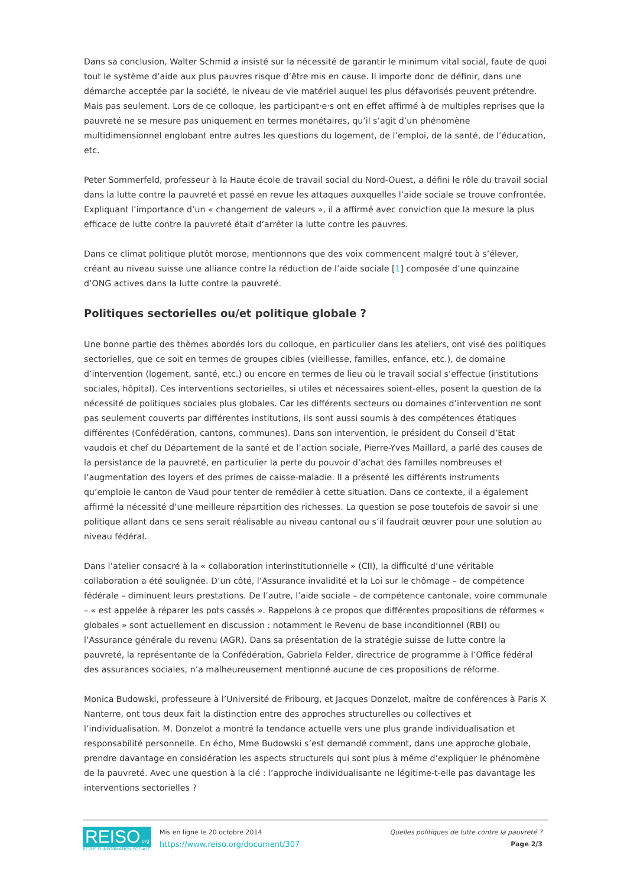Dans sa conclusion, Walter Schmid a insisté sur la nécessité de garantir le minimum vital social, faute de quoi tout le système d’aide aux plus pauvres risque d’être mis en cause. Il importe donc de définir, dans une démarche acceptée par la société, le niveau de vie matériel auquel les plus défavorisés peuvent prétendre. Mais pas seulement. Lors de ce colloque, les participant·e·s ont en effet affirmé à de multiples reprises que la pauvreté ne se mesure pas uniquement en termes monétaires, qu’il s’agit d’un phénomène multidimensionnel englobant entre autres les questions du logement, de l’emploi, de la santé, de l’éducation, etc.
Peter Sommerfeld, professeur à la Haute école de travail social du Nord-Ouest, a défini le rôle du travail social dans la lutte contre la pauvreté et passé en revue les attaques auxquelles l’aide sociale se trouve confrontée. Expliquant l’importance d’un « changement de valeurs », il a affirmé avec conviction que la mesure la plus efficace de lutte contre la pauvreté était d’arrêter la lutte contre les pauvres.
Dans ce climat politique plutôt morose, mentionnons que des voix commencent malgré tout à s’élever, créant au niveau suisse une alliance contre la réduction de l’aide sociale [1] composée d’une quinzaine d’ONG actives dans la lutte contre la pauvreté.
Politiques sectorielles ou/et politique globale ?
Une bonne partie des thèmes abordés lors du colloque, en particulier dans les ateliers, ont visé des politiques sectorielles, que ce soit en termes de groupes cibles (vieillesse, familles, enfance, etc.), de domaine d’intervention (logement, santé, etc.) ou encore en termes de lieu où le travail social s’effectue (institutions sociales, hôpital). Ces interventions sectorielles, si utiles et nécessaires soient-elles, posent la question de la nécessité de politiques sociales plus globales. Car les différents secteurs ou domaines d’intervention ne sont pas seulement couverts par différentes institutions, ils sont aussi soumis à des compétences étatiques différentes (Confédération, cantons, communes). Dans son intervention, le président du Conseil d’Etat vaudois et chef du Département de la santé et de l’action sociale, Pierre-Yves Maillard, a parlé des causes de la persistance de la pauvreté, en particulier la perte du pouvoir d’achat des familles nombreuses et l’augmentation des loyers et des primes de caisse-maladie. Il a présenté les différents instruments qu’emploie le canton de Vaud pour tenter de remédier à cette situation. Dans ce contexte, il a également affirmé la nécessité d’une meilleure répartition des richesses. La question se pose toutefois de savoir si une politique allant dans ce sens serait réalisable au niveau cantonal ou s’il faudrait œuvrer pour une solution au niveau fédéral.
Dans l’atelier consacré à la « collaboration interinstitutionnelle » (CII), la difficulté d’une véritable collaboration a été soulignée. D’un côté, l’Assurance invalidité et la Loi sur le chômage – de compétence fédérale – diminuent leurs prestations. De l’autre, l’aide sociale – de compétence cantonale, voire communale – « est appelée à réparer les pots cassés ». Rappelons à ce propos que différentes propositions de réformes « globales » sont actuellement en discussion : notamment le Revenu de base inconditionnel (RBI) ou l’Assurance générale du revenu (AGR). Dans sa présentation de la stratégie suisse de lutte contre la pauvreté, la représentante de la Confédération, Gabriela Felder, directrice de programme à l’Office fédéral des assurances sociales, n’a malheureusement mentionné aucune de ces propositions de réforme.
Monica Budowski, professeure à l’Université de Fribourg, et Jacques Donzelot, maître de conférences à Paris X Nanterre, ont tous deux fait la distinction entre des approches structurelles ou collectives et l’individualisation. M. Donzelot a montré la tendance actuelle vers une plus grande individualisation et responsabilité personnelle. En écho, Mme Budowski s’est demandé comment, dans une approche globale, prendre davantage en considération les aspects structurels qui sont plus à même d’expliquer le phénomène de la pauvreté. Avec une question à la clé : l’approche individualisante ne légitime-t-elle pas davantage les interventions sectorielles ?
REISO.org
REVUE D'INFORMATION SOCIALE
Mis en ligne le 20 octobre 2014
https://www.reiso.org/document/307
Quelles politiques de lutte contre la pauvreté ?
Page 2/3